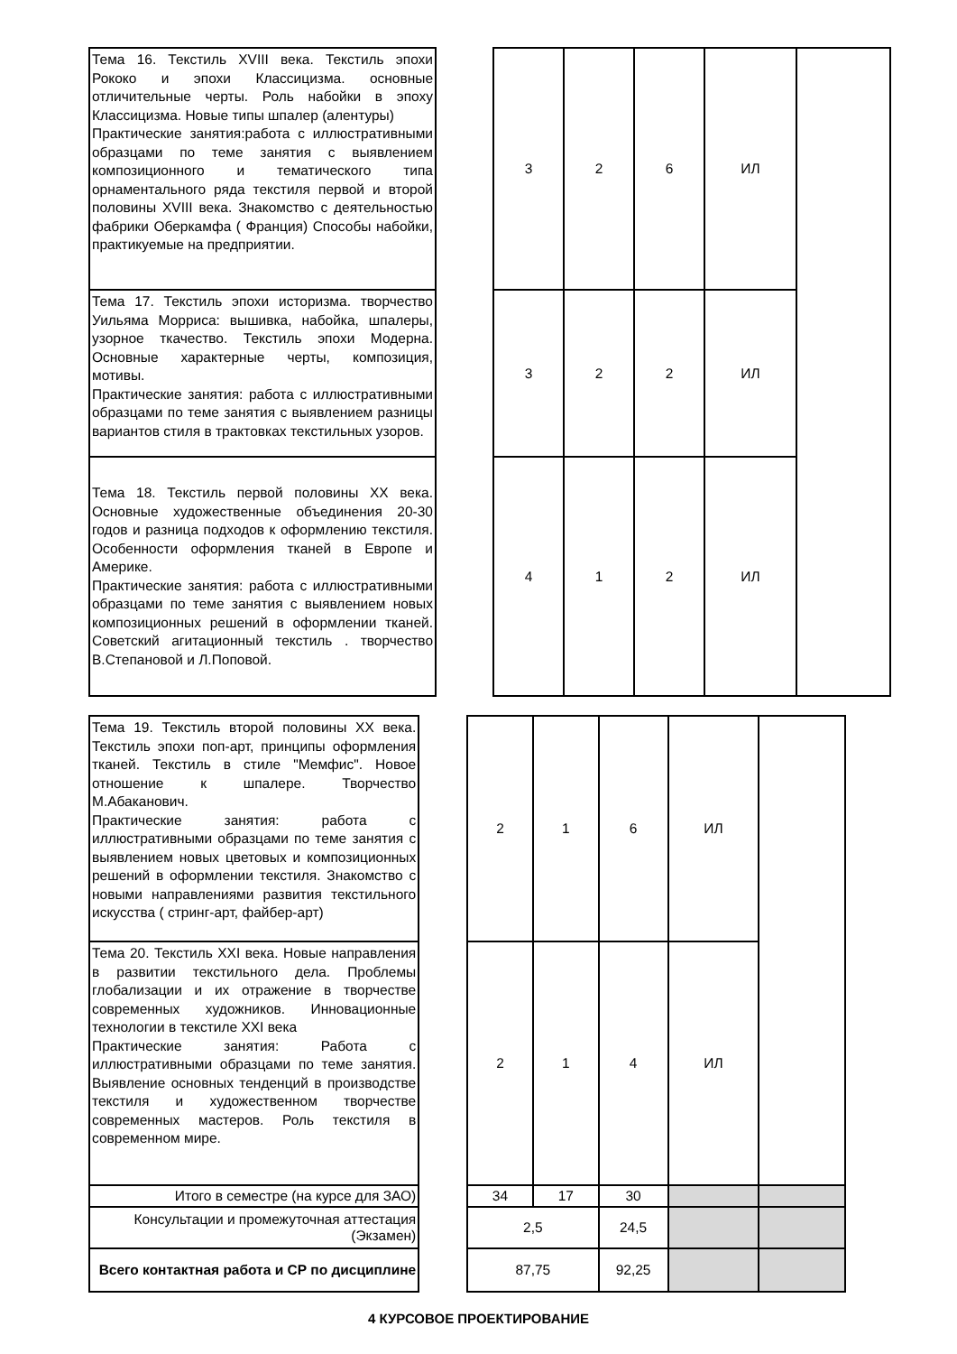| Тема 16. Текстиль XVIII века. Текстиль эпохи Рококо и эпохи Классицизма. основные отличительные черты. Роль набойки в эпоху Классицизма. Новые типы шпалер (алентуры) Практические занятия:работа с иллюстративными образцами по теме занятия с выявлением композиционного и тематического типа орнаментального ряда текстиля первой и второй половины XVIII века. Знакомство с деятельностью фабрики Оберкамфа ( Франция) Способы набойки, практикуемые на предприятии. | | 3 | 2 | 6 | ИЛ | |
| Тема 17. Текстиль эпохи историзма. творчество Уильяма Морриса: вышивка, набойка, шпалеры, узорное ткачество. Текстиль эпохи Модерна. Основные характерные черты, композиция, мотивы. Практические занятия: работа с иллюстративными образцами по теме занятия с выявлением разницы вариантов стиля в трактовках текстильных узоров. | | 3 | 2 | 2 | ИЛ | |
| Тема 18. Текстиль первой половины XX века. Основные художественные объединения 20-30 годов и разница подходов к оформлению текстиля. Особенности оформления тканей в Европе и Америке. Практические занятия: работа с иллюстративными образцами по теме занятия с выявлением новых композиционных решений в оформлении тканей. Советский агитационный текстиль . творчество В.Степановой и Л.Поповой. | | 4 | 1 | 2 | ИЛ | |
| Тема 19. Текстиль второй половины XX века. Текстиль эпохи поп-арт, принципы оформления тканей. Текстиль в стиле "Мемфис". Новое отношение к шпалере. Творчество М.Абаканович. Практические занятия: работа с иллюстративными образцами по теме занятия с выявлением новых цветовых и композиционных решений в оформлении текстиля. Знакомство с новыми направлениями развития текстильного искусства ( стринг-арт, файбер-арт) | | 2 | 1 | 6 | ИЛ | |
| Тема 20. Текстиль XXI века. Новые направления в развитии текстильного дела. Проблемы глобализации и их отражение в творчестве современных художников. Инновационные технологии в текстиле XXI века Практические занятия: Работа с иллюстративными образцами по теме занятия. Выявление основных тенденций в производстве текстиля и художественном творчестве современных мастеров. Роль текстиля в современном мире. | | 2 | 1 | 4 | ИЛ | |
| Итого в семестре (на курсе для ЗАО) | | 34 | 17 | 30 | | |
| Консультации и промежуточная аттестация (Экзамен) | | 2,5 | | 24,5 | | |
| Всего контактная работа и СР по дисциплине | | 87,75 | | 92,25 | | |
4 КУРСОВОЕ ПРОЕКТИРОВАНИЕ